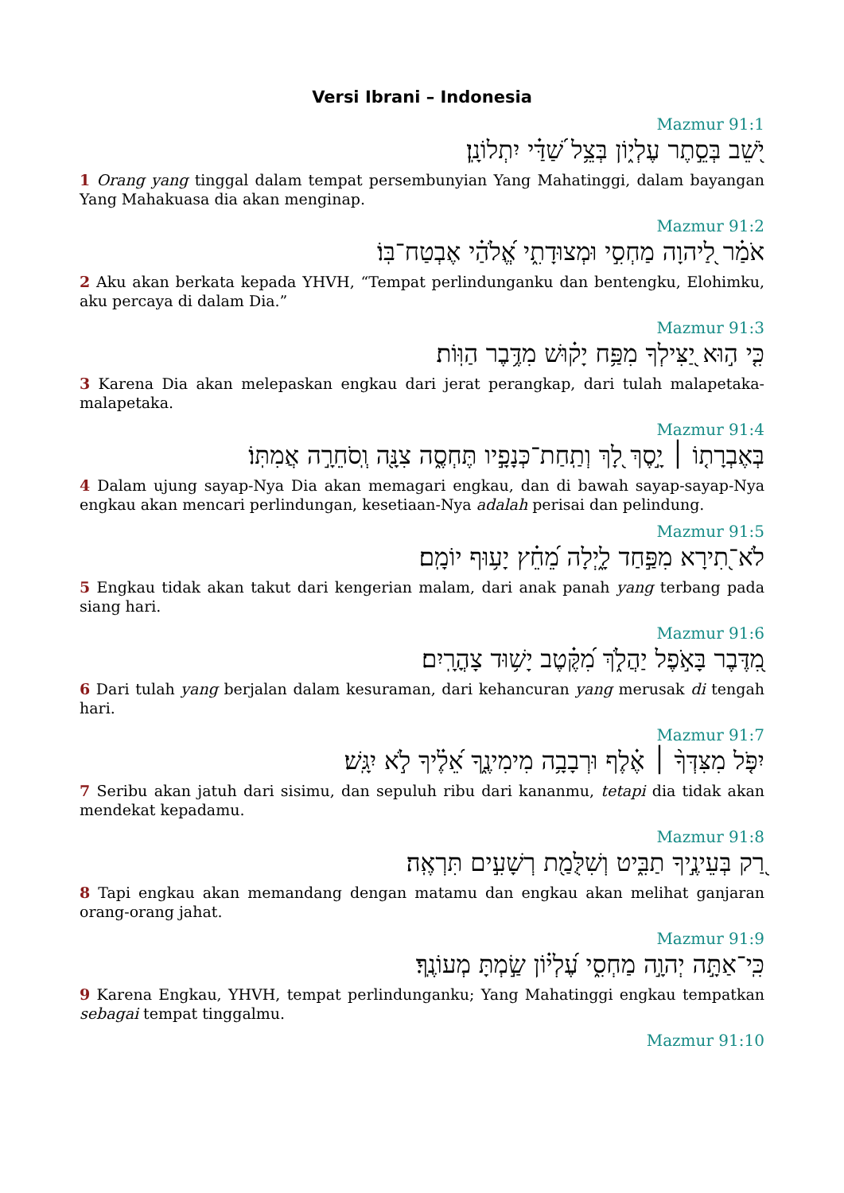Versi Ibrani – Indonesia
Mazmur 91:1
יֹ֭שֵׁב בְּסֵ֣תֶר עֶלְי֑וֹן בְּצֵ֥ל שַׁ֝דַּ֗י יִתְלוֹנָֽן׃
1 Orang yang tinggal dalam tempat persembunyian Yang Mahatinggi, dalam bayangan Yang Mahakuasa dia akan menginap.
Mazmur 91:2
אֹמַ֗ר לַ֭יהוָה מַחְסִ֣י וּמְצוּדָתִ֑י אֱ֝לֹהַ֗י אֶבְטַח־בּֽוֹ׃
2 Aku akan berkata kepada YHVH, “Tempat perlindunganku dan bentengku, Elohimku, aku percaya di dalam Dia.”
Mazmur 91:3
כִּ֤י ה֣וּא יַ֭צִּילְךָ מִפַּ֥ח יָק֗וּשׁ מִדֶּ֥בֶר הַוּֽוֹת׃
3 Karena Dia akan melepaskan engkau dari jerat perangkap, dari tulah malapetaka-malapetaka.
Mazmur 91:4
בְּאֶבְרָת֤וֹ ׀ יָ֣סֶךְ לָ֭ךְ וְתַֽחַת־כְּנָפָ֣יו תֶּחְסֶ֑ה צִנָּ֖ה וְֽסֹחֵרָ֣ה אֲמִתּֽוֹ׃
4 Dalam ujung sayap-Nya Dia akan memagari engkau, dan di bawah sayap-sayap-Nya engkau akan mencari perlindungan, kesetiaan-Nya adalah perisai dan pelindung.
Mazmur 91:5
לֹא־֭תִירָא מִפַּ֣חַד לָ֑יְלָה מֵ֝חֵ֗ץ יָע֥וּף יוֹמָֽם׃
5 Engkau tidak akan takut dari kengerian malam, dari anak panah yang terbang pada siang hari.
Mazmur 91:6
מִ֭דֶּבֶר בָּאֹ֣פֶל יַהֲלֹ֑ךְ מִ֝קֶּ֗טֶב יָשׁ֥וּד צָהֳרָֽיִם׃
6 Dari tulah yang berjalan dalam kesuraman, dari kehancuran yang merusak di tengah hari.
Mazmur 91:7
יִפֹּ֤ל מִצִּדְּךָ֨ ׀ אֶ֗לֶף וּרְבָבָ֥ה מִימִינֶ֑ךָ אֵ֝לֶ֗יךָ לֹ֣א יִגָּֽשׁ׃
7 Seribu akan jatuh dari sisimu, dan sepuluh ribu dari kananmu, tetapi dia tidak akan mendekat kepadamu.
Mazmur 91:8
רַ֭ק בְּעֵינֶ֣יךָ תַבִּ֑יט וְשִׁלֻּמַ֖ת רְשָׁעִ֣ים תִּרְאֶֽה׃
8 Tapi engkau akan memandang dengan matamu dan engkau akan melihat ganjaran orang-orang jahat.
Mazmur 91:9
כִּֽי־אַתָּ֣ה יְהוָ֣ה מַחְסִ֑י עֶ֝לְי֗וֹן שַׂ֣מְתָּ מְעוֹנֶֽךָ׃
9 Karena Engkau, YHVH, tempat perlindunganku; Yang Mahatinggi engkau tempatkan sebagai tempat tinggalmu.
Mazmur 91:10